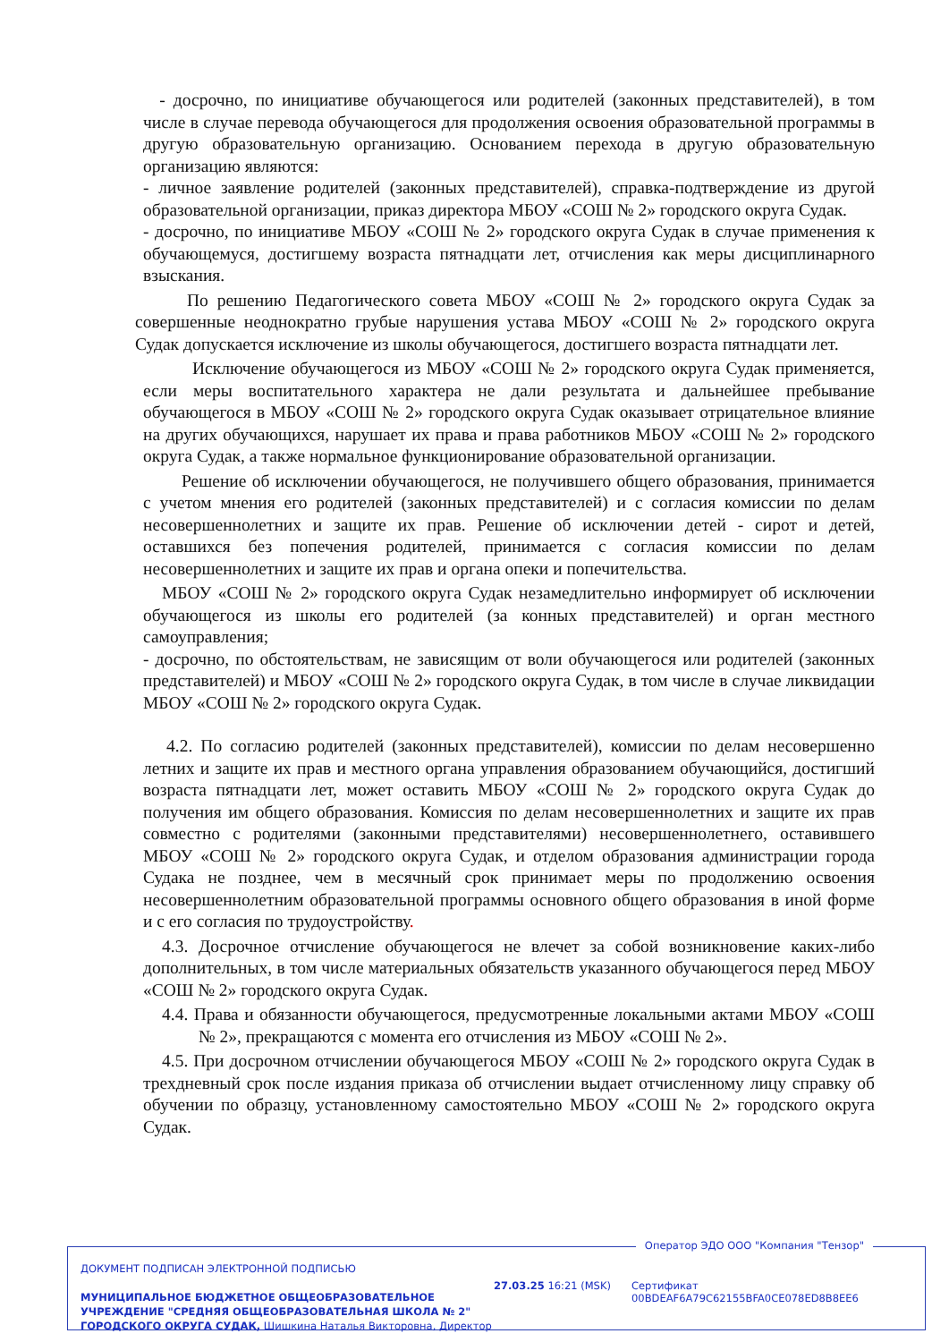- досрочно, по инициативе обучающегося или родителей (законных представителей), в том числе в случае перевода обучающегося для продолжения освоения образовательной программы в другую образовательную организацию. Основанием перехода в другую образовательную организацию являются:
- личное заявление родителей (законных представителей), справка-подтверждение из другой образовательной организации, приказ директора МБОУ «СОШ № 2» городского округа Судак.
- досрочно, по инициативе МБОУ «СОШ № 2» городского округа Судак в случае применения к обучающемуся, достигшему возраста пятнадцати лет, отчисления как меры дисциплинарного взыскания.
По решению Педагогического совета МБОУ «СОШ № 2» городского округа Судак за совершенные неоднократно грубые нарушения устава МБОУ «СОШ № 2» городского округа Судак допускается исключение из школы обучающегося, достигшего возраста пятнадцати лет.
Исключение обучающегося из МБОУ «СОШ № 2» городского округа Судак применяется, если меры воспитательного характера не дали результата и дальнейшее пребывание обучающегося в МБОУ «СОШ № 2» городского округа Судак оказывает отрицательное влияние на других обучающихся, нарушает их права и права работников МБОУ «СОШ № 2» городского округа Судак, а также нормальное функционирование образовательной организации.
Решение об исключении обучающегося, не получившего общего образования, принимается с учетом мнения его родителей (законных представителей) и с согласия комиссии по делам несовершеннолетних и защите их прав. Решение об исключении детей - сирот и детей, оставшихся без попечения родителей, принимается с согласия комиссии по делам несовершеннолетних и защите их прав и органа опеки и попечительства.
МБОУ «СОШ № 2» городского округа Судак незамедлительно информирует об исключении обучающегося из школы его родителей (за конных представителей) и орган местного самоуправления;
- досрочно, по обстоятельствам, не зависящим от воли обучающегося или родителей (законных представителей) и МБОУ «СОШ № 2» городского округа Судак, в том числе в случае ликвидации МБОУ «СОШ № 2» городского округа Судак.
4.2. По согласию родителей (законных представителей), комиссии по делам несовершенно летних и защите их прав и местного органа управления образованием обучающийся, достигший возраста пятнадцати лет, может оставить МБОУ «СОШ № 2» городского округа Судак до получения им общего образования. Комиссия по делам несовершеннолетних и защите их прав совместно с родителями (законными представителями) несовершеннолетнего, оставившего МБОУ «СОШ № 2» городского округа Судак, и отделом образования администрации города Судака не позднее, чем в месячный срок принимает меры по продолжению освоения несовершеннолетним образовательной программы основного общего образования в иной форме и с его согласия по трудоустройству.
4.3. Досрочное отчисление обучающегося не влечет за собой возникновение каких-либо дополнительных, в том числе материальных обязательств указанного обучающегося перед МБОУ «СОШ № 2» городского округа Судак.
4.4. Права и обязанности обучающегося, предусмотренные локальными актами МБОУ «СОШ № 2», прекращаются с момента его отчисления из МБОУ «СОШ № 2».
4.5. При досрочном отчислении обучающегося МБОУ «СОШ № 2» городского округа Судак в трехдневный срок после издания приказа об отчислении выдает отчисленному лицу справку об обучении по образцу, установленному самостоятельно МБОУ «СОШ № 2» городского округа Судак.
Оператор ЭДО ООО "Компания "Тензор"
ДОКУМЕНТ ПОДПИСАН ЭЛЕКТРОННОЙ ПОДПИСЬЮ
МУНИЦИПАЛЬНОЕ БЮДЖЕТНОЕ ОБЩЕОБРАЗОВАТЕЛЬНОЕ
УЧРЕЖДЕНИЕ "СРЕДНЯЯ ОБЩЕОБРАЗОВАТЕЛЬНАЯ ШКОЛА № 2"
ГОРОДСКОГО ОКРУГА СУДАК, Шишкина Наталья Викторовна, Директор
27.03.25 16:21 (MSK)
Сертификат 00BDEAF6A79C62155BFA0CE078ED8B8EE6